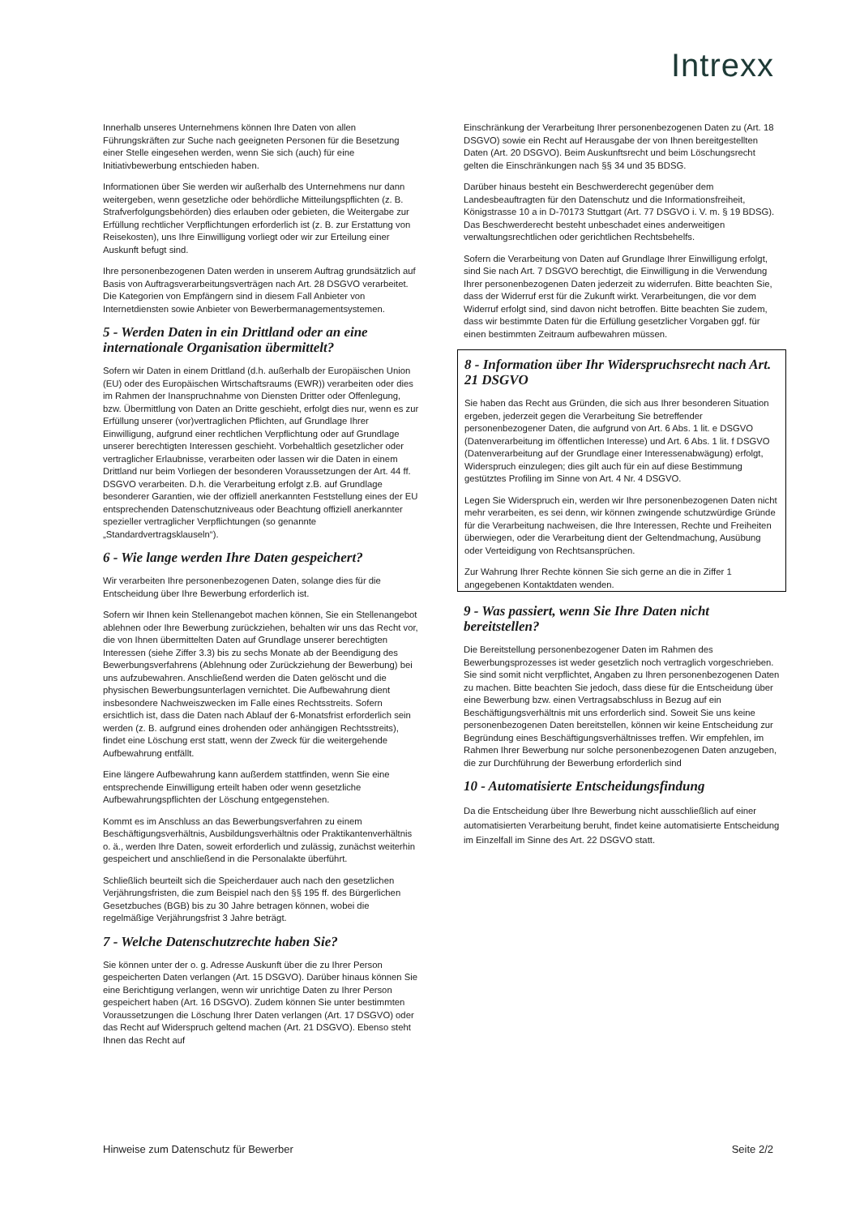Intrexx
Innerhalb unseres Unternehmens können Ihre Daten von allen Führungskräften zur Suche nach geeigneten Personen für die Besetzung einer Stelle eingesehen werden, wenn Sie sich (auch) für eine Initiativbewerbung entschieden haben.
Informationen über Sie werden wir außerhalb des Unternehmens nur dann weitergeben, wenn gesetzliche oder behördliche Mitteilungspflichten (z. B. Strafverfolgungsbehörden) dies erlauben oder gebieten, die Weitergabe zur Erfüllung rechtlicher Verpflichtungen erforderlich ist (z. B. zur Erstattung von Reisekosten), uns Ihre Einwilligung vorliegt oder wir zur Erteilung einer Auskunft befugt sind.
Ihre personenbezogenen Daten werden in unserem Auftrag grundsätzlich auf Basis von Auftragsverarbeitungsverträgen nach Art. 28 DSGVO verarbeitet. Die Kategorien von Empfängern sind in diesem Fall Anbieter von Internetdiensten sowie Anbieter von Bewerbermanagementsystemen.
5 - Werden Daten in ein Drittland oder an eine internationale Organisation übermittelt?
Sofern wir Daten in einem Drittland (d.h. außerhalb der Europäischen Union (EU) oder des Europäischen Wirtschaftsraums (EWR)) verarbeiten oder dies im Rahmen der Inanspruchnahme von Diensten Dritter oder Offenlegung, bzw. Übermittlung von Daten an Dritte geschieht, erfolgt dies nur, wenn es zur Erfüllung unserer (vor)vertraglichen Pflichten, auf Grundlage Ihrer Einwilligung, aufgrund einer rechtlichen Verpflichtung oder auf Grundlage unserer berechtigten Interessen geschieht. Vorbehaltlich gesetzlicher oder vertraglicher Erlaubnisse, verarbeiten oder lassen wir die Daten in einem Drittland nur beim Vorliegen der besonderen Voraussetzungen der Art. 44 ff. DSGVO verarbeiten. D.h. die Verarbeitung erfolgt z.B. auf Grundlage besonderer Garantien, wie der offiziell anerkannten Feststellung eines der EU entsprechenden Datenschutzniveaus oder Beachtung offiziell anerkannter spezieller vertraglicher Verpflichtungen (so genannte „Standardvertragsklauseln“).
6 - Wie lange werden Ihre Daten gespeichert?
Wir verarbeiten Ihre personenbezogenen Daten, solange dies für die Entscheidung über Ihre Bewerbung erforderlich ist.
Sofern wir Ihnen kein Stellenangebot machen können, Sie ein Stellenangebot ablehnen oder Ihre Bewerbung zurückziehen, behalten wir uns das Recht vor, die von Ihnen übermittelten Daten auf Grundlage unserer berechtigten Interessen (siehe Ziffer 3.3) bis zu sechs Monate ab der Beendigung des Bewerbungsverfahrens (Ablehnung oder Zurückziehung der Bewerbung) bei uns aufzubewahren. Anschließend werden die Daten gelöscht und die physischen Bewerbungsunterlagen vernichtet. Die Aufbewahrung dient insbesondere Nachweiszwecken im Falle eines Rechtsstreits. Sofern ersichtlich ist, dass die Daten nach Ablauf der 6-Monatsfrist erforderlich sein werden (z. B. aufgrund eines drohenden oder anhängigen Rechtsstreits), findet eine Löschung erst statt, wenn der Zweck für die weitergehende Aufbewahrung entfällt.
Eine längere Aufbewahrung kann außerdem stattfinden, wenn Sie eine entsprechende Einwilligung erteilt haben oder wenn gesetzliche Aufbewahrungspflichten der Löschung entgegenstehen.
Kommt es im Anschluss an das Bewerbungsverfahren zu einem Beschäftigungsverhältnis, Ausbildungsverhältnis oder Praktikantenverhältnis o. ä., werden Ihre Daten, soweit erforderlich und zulässig, zunächst weiterhin gespeichert und anschließend in die Personalakte überführt.
Schließlich beurteilt sich die Speicherdauer auch nach den gesetzlichen Verjährungsfristen, die zum Beispiel nach den §§ 195 ff. des Bürgerlichen Gesetzbuches (BGB) bis zu 30 Jahre betragen können, wobei die regelmäßige Verjährungsfrist 3 Jahre beträgt.
7 - Welche Datenschutzrechte haben Sie?
Sie können unter der o. g. Adresse Auskunft über die zu Ihrer Person gespeicherten Daten verlangen (Art. 15 DSGVO). Darüber hinaus können Sie eine Berichtigung verlangen, wenn wir unrichtige Daten zu Ihrer Person gespeichert haben (Art. 16 DSGVO). Zudem können Sie unter bestimmten Voraussetzungen die Löschung Ihrer Daten verlangen (Art. 17 DSGVO) oder das Recht auf Widerspruch geltend machen (Art. 21 DSGVO). Ebenso steht Ihnen das Recht auf
Einschränkung der Verarbeitung Ihrer personenbezogenen Daten zu (Art. 18 DSGVO) sowie ein Recht auf Herausgabe der von Ihnen bereitgestellten Daten (Art. 20 DSGVO). Beim Auskunftsrecht und beim Löschungsrecht gelten die Einschränkungen nach §§ 34 und 35 BDSG.
Darüber hinaus besteht ein Beschwerderecht gegenüber dem Landesbeauftragten für den Datenschutz und die Informationsfreiheit, Königstrasse 10 a in D-70173 Stuttgart (Art. 77 DSGVO i. V. m. § 19 BDSG). Das Beschwerderecht besteht unbeschadet eines anderweitigen verwaltungsrechtlichen oder gerichtlichen Rechtsbehelfs.
Sofern die Verarbeitung von Daten auf Grundlage Ihrer Einwilligung erfolgt, sind Sie nach Art. 7 DSGVO berechtigt, die Einwilligung in die Verwendung Ihrer personenbezogenen Daten jederzeit zu widerrufen. Bitte beachten Sie, dass der Widerruf erst für die Zukunft wirkt. Verarbeitungen, die vor dem Widerruf erfolgt sind, sind davon nicht betroffen. Bitte beachten Sie zudem, dass wir bestimmte Daten für die Erfüllung gesetzlicher Vorgaben ggf. für einen bestimmten Zeitraum aufbewahren müssen.
8 - Information über Ihr Widerspruchsrecht nach Art. 21 DSGVO
Sie haben das Recht aus Gründen, die sich aus Ihrer besonderen Situation ergeben, jederzeit gegen die Verarbeitung Sie betreffender personenbezogener Daten, die aufgrund von Art. 6 Abs. 1 lit. e DSGVO (Datenverarbeitung im öffentlichen Interesse) und Art. 6 Abs. 1 lit. f DSGVO (Datenverarbeitung auf der Grundlage einer Interessenabwägung) erfolgt, Widerspruch einzulegen; dies gilt auch für ein auf diese Bestimmung gestütztes Profiling im Sinne von Art. 4 Nr. 4 DSGVO.
Legen Sie Widerspruch ein, werden wir Ihre personenbezogenen Daten nicht mehr verarbeiten, es sei denn, wir können zwingende schutzwürdige Gründe für die Verarbeitung nachweisen, die Ihre Interessen, Rechte und Freiheiten überwiegen, oder die Verarbeitung dient der Geltendmachung, Ausübung oder Verteidigung von Rechtsansprüchen.
Zur Wahrung Ihrer Rechte können Sie sich gerne an die in Ziffer 1 angegebenen Kontaktdaten wenden.
9 - Was passiert, wenn Sie Ihre Daten nicht bereitstellen?
Die Bereitstellung personenbezogener Daten im Rahmen des Bewerbungsprozesses ist weder gesetzlich noch vertraglich vorgeschrieben. Sie sind somit nicht verpflichtet, Angaben zu Ihren personenbezogenen Daten zu machen. Bitte beachten Sie jedoch, dass diese für die Entscheidung über eine Bewerbung bzw. einen Vertragsabschluss in Bezug auf ein Beschäftigungsverhältnis mit uns erforderlich sind. Soweit Sie uns keine personenbezogenen Daten bereitstellen, können wir keine Entscheidung zur Begründung eines Beschäftigungsverhältnisses treffen. Wir empfehlen, im Rahmen Ihrer Bewerbung nur solche personenbezogenen Daten anzugeben, die zur Durchführung der Bewerbung erforderlich sind
10 - Automatisierte Entscheidungsfindung
Da die Entscheidung über Ihre Bewerbung nicht ausschließlich auf einer automatisierten Verarbeitung beruht, findet keine automatisierte Entscheidung im Einzelfall im Sinne des Art. 22 DSGVO statt.
Hinweise zum Datenschutz für Bewerber Seite 2/2